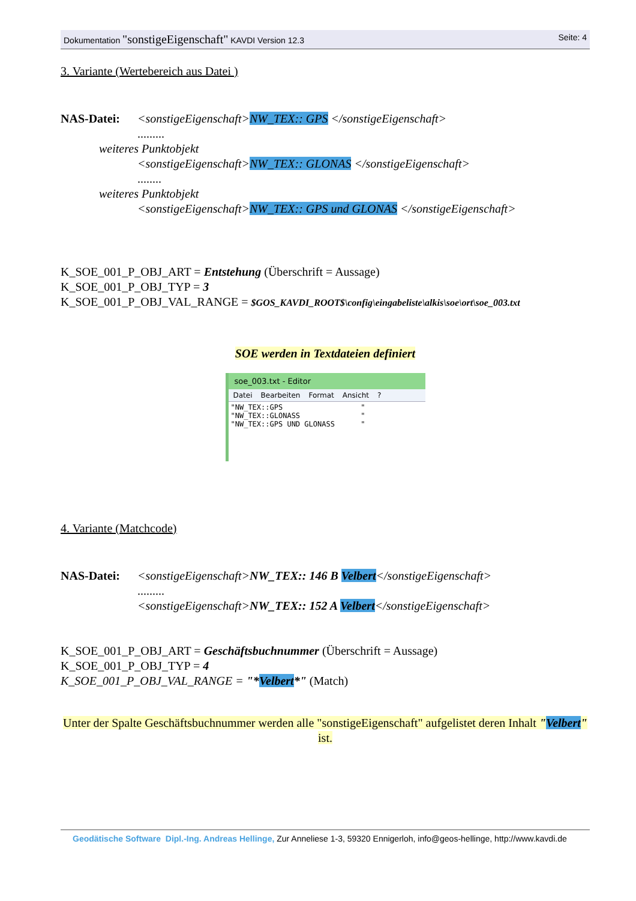Dokumentation "sonstigeEigenschaft" KAVDI Version 12.3
Seite: 4
3. Variante (Wertebereich aus Datei )
NAS-Datei: <sonstigeEigenschaft>NW_TEX:: GPS </sonstigeEigenschaft>
.........
weiteres Punktobjekt
<sonstigeEigenschaft>NW_TEX:: GLONAS </sonstigeEigenschaft>
........
weiteres Punktobjekt
<sonstigeEigenschaft>NW_TEX:: GPS und GLONAS </sonstigeEigenschaft>
K_SOE_001_P_OBJ_ART = Entstehung (Überschrift = Aussage)
K_SOE_001_P_OBJ_TYP = 3
K_SOE_001_P_OBJ_VAL_RANGE = $GOS_KAVDI_ROOT$\config\eingabeliste\alkis\soe\ort\soe_003.txt
SOE werden in Textdateien definiert
soe_003.txt - Editor
Datei Bearbeiten Format Ansicht?
"NW_TEX::GPS                  "
"NW_TEX::GLONASS              "
"NW_TEX::GPS UND GLONASS      "
4. Variante (Matchcode)
NAS-Datei: <sonstigeEigenschaft>NW_TEX:: 146 B Velbert</sonstigeEigenschaft>
.........
<sonstigeEigenschaft>NW_TEX:: 152 A Velbert</sonstigeEigenschaft>
K_SOE_001_P_OBJ_ART = Geschäftsbuchnummer (Überschrift = Aussage)
K_SOE_001_P_OBJ_TYP = 4
K_SOE_001_P_OBJ_VAL_RANGE = "*Velbert*" (Match)
Unter der Spalte Geschäftsbuchnummer werden alle "sonstigeEigenschaft" aufgelistet deren Inhalt "Velbert" ist.
Geodätische Software Dipl.-Ing. Andreas Hellinge, Zur Anneliese 1-3, 59320 Ennigerloh, info@geos-hellinge, http://www.kavdi.de